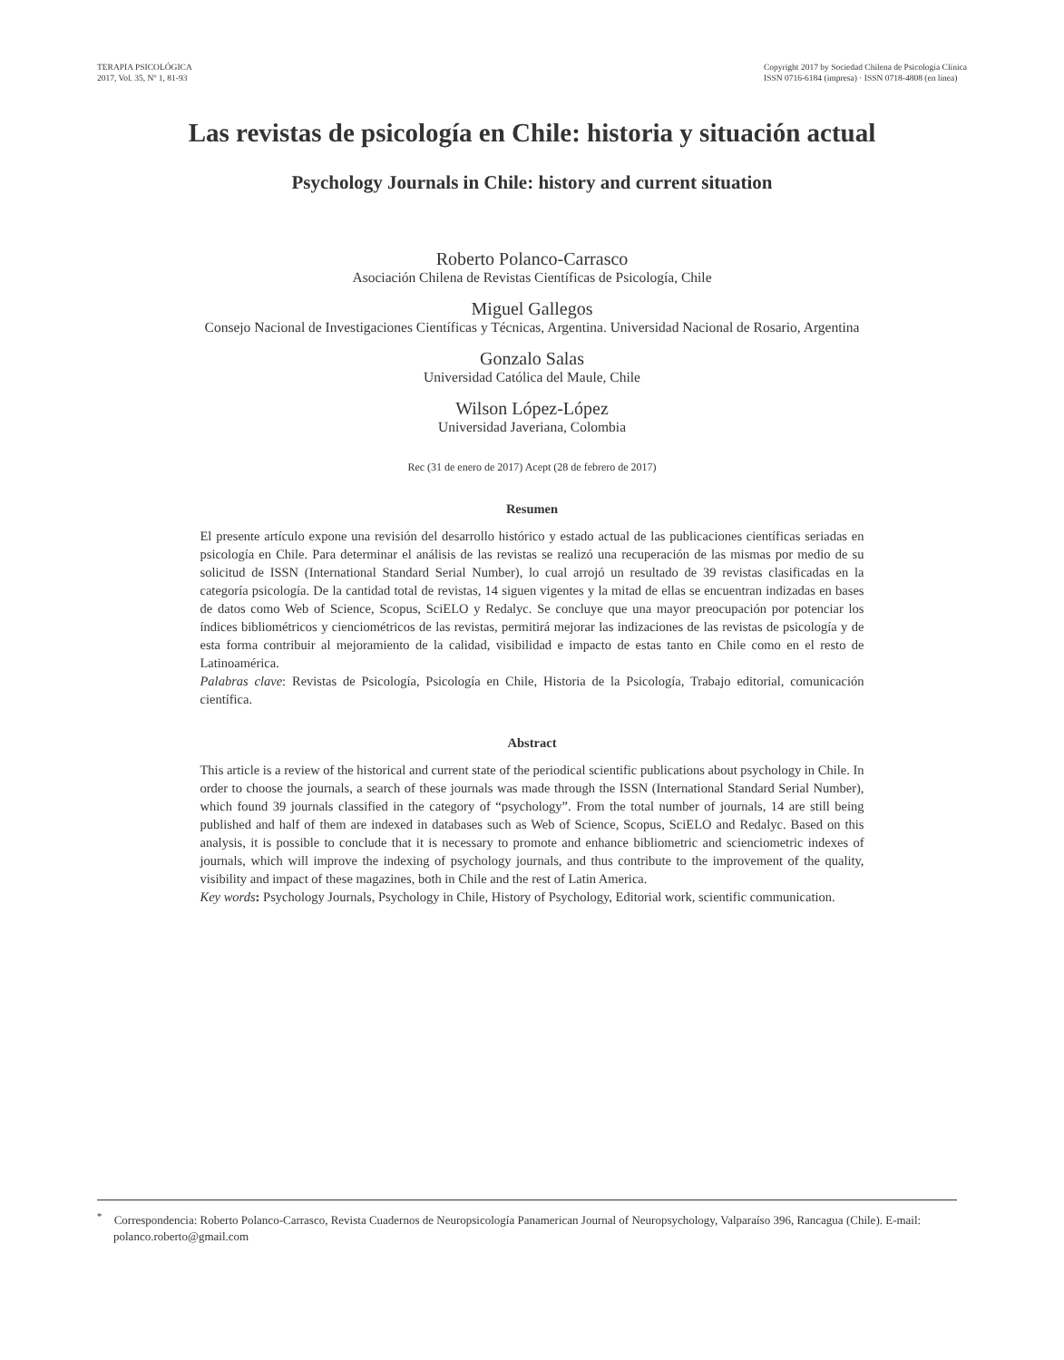TERAPIA PSICOLÓGICA
2017, Vol. 35, Nº 1, 81-93
Copyright 2017 by Sociedad Chilena de Psicología Clínica
ISSN 0716-6184 (impresa) · ISSN 0718-4808 (en línea)
Las revistas de psicología en Chile: historia y situación actual
Psychology Journals in Chile: history and current situation
Roberto Polanco-Carrasco
Asociación Chilena de Revistas Científicas de Psicología, Chile
Miguel Gallegos
Consejo Nacional de Investigaciones Científicas y Técnicas, Argentina. Universidad Nacional de Rosario, Argentina
Gonzalo Salas
Universidad Católica del Maule, Chile
Wilson López-López
Universidad Javeriana, Colombia
Rec (31 de enero de 2017) Acept (28 de febrero de 2017)
Resumen
El presente artículo expone una revisión del desarrollo histórico y estado actual de las publicaciones científicas seriadas en psicología en Chile. Para determinar el análisis de las revistas se realizó una recuperación de las mismas por medio de su solicitud de ISSN (International Standard Serial Number), lo cual arrojó un resultado de 39 revistas clasificadas en la categoría psicología. De la cantidad total de revistas, 14 siguen vigentes y la mitad de ellas se encuentran indizadas en bases de datos como Web of Science, Scopus, SciELO y Redalyc. Se concluye que una mayor preocupación por potenciar los índices bibliométricos y cienciométricos de las revistas, permitirá mejorar las indizaciones de las revistas de psicología y de esta forma contribuir al mejoramiento de la calidad, visibilidad e impacto de estas tanto en Chile como en el resto de Latinoamérica.
Palabras clave: Revistas de Psicología, Psicología en Chile, Historia de la Psicología, Trabajo editorial, comunicación científica.
Abstract
This article is a review of the historical and current state of the periodical scientific publications about psychology in Chile. In order to choose the journals, a search of these journals was made through the ISSN (International Standard Serial Number), which found 39 journals classified in the category of “psychology”. From the total number of journals, 14 are still being published and half of them are indexed in databases such as Web of Science, Scopus, SciELO and Redalyc. Based on this analysis, it is possible to conclude that it is necessary to promote and enhance bibliometric and scienciometric indexes of journals, which will improve the indexing of psychology journals, and thus contribute to the improvement of the quality, visibility and impact of these magazines, both in Chile and the rest of Latin America.
Key words: Psychology Journals, Psychology in Chile, History of Psychology, Editorial work, scientific communication.
<sup>*</sup> Correspondencia: Roberto Polanco-Carrasco, Revista Cuadernos de Neuropsicología Panamerican Journal of Neuropsychology, Valparaíso 396, Rancagua (Chile). E-mail: polanco.roberto@gmail.com